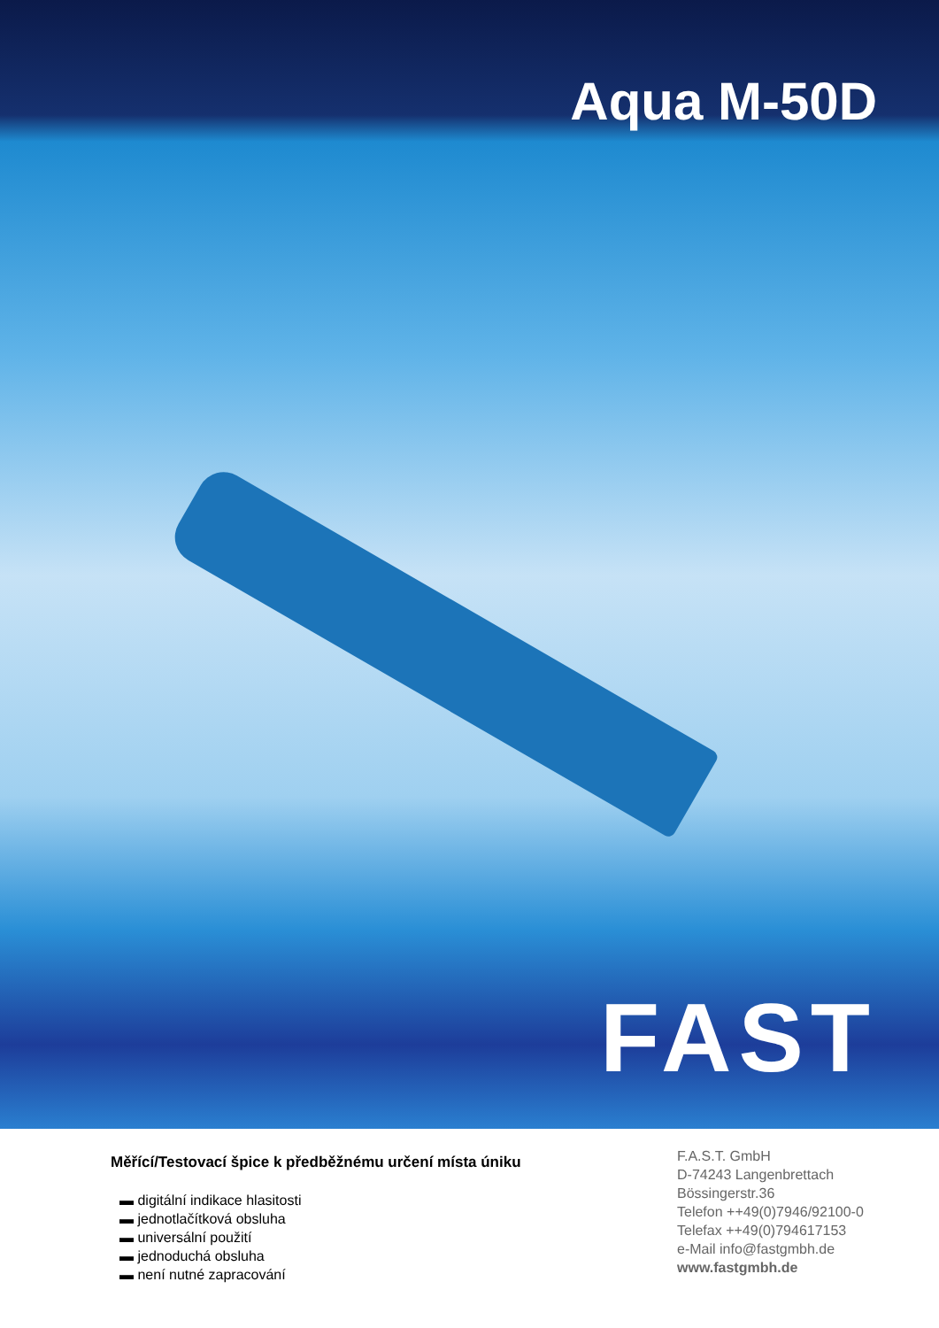Aqua M-50D
FAST
Měřící/Testovací špice k předběžnému určení místa úniku
▬ digitální indikace hlasitosti
▬ jednotlačítková obsluha
▬ universální použití
▬ jednoduchá obsluha
▬ není nutné zapracování
F.A.S.T. GmbH
D-74243 Langenbrettach
Bössingerstr.36
Telefon ++49(0)7946/92100-0
Telefax ++49(0)794617153
e-Mail info@fastgmbh.de
www.fastgmbh.de